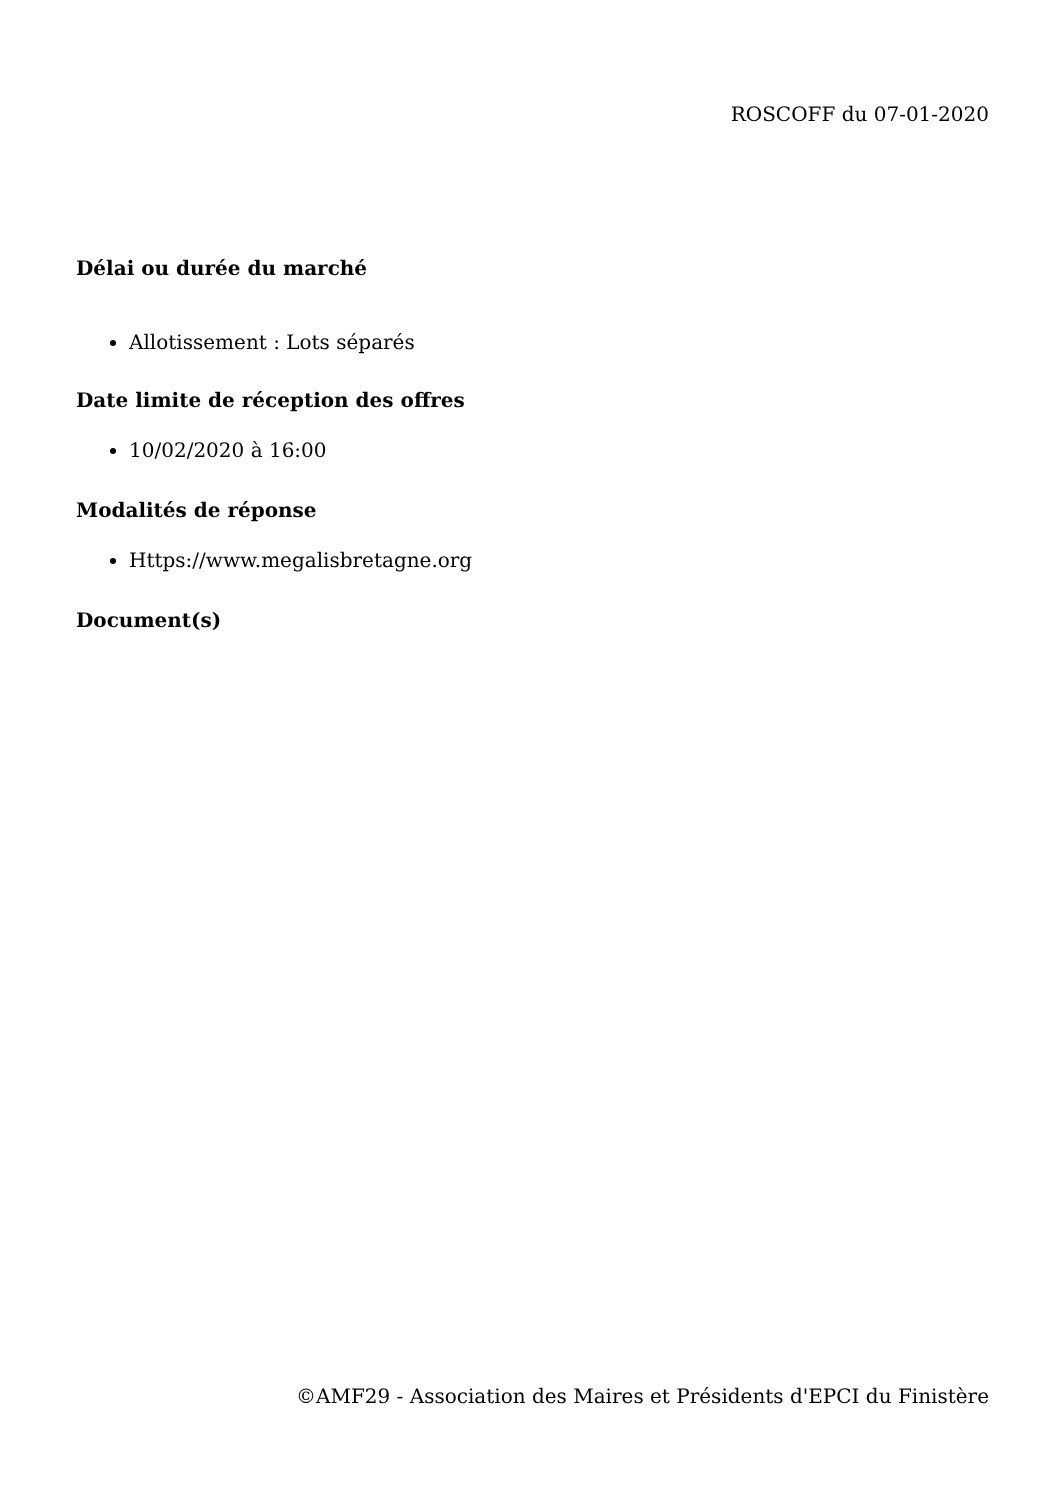ROSCOFF du 07-01-2020
Délai ou durée du marché
Allotissement : Lots séparés
Date limite de réception des offres
10/02/2020 à 16:00
Modalités de réponse
Https://www.megalisbretagne.org
Document(s)
©AMF29 - Association des Maires et Présidents d'EPCI du Finistère